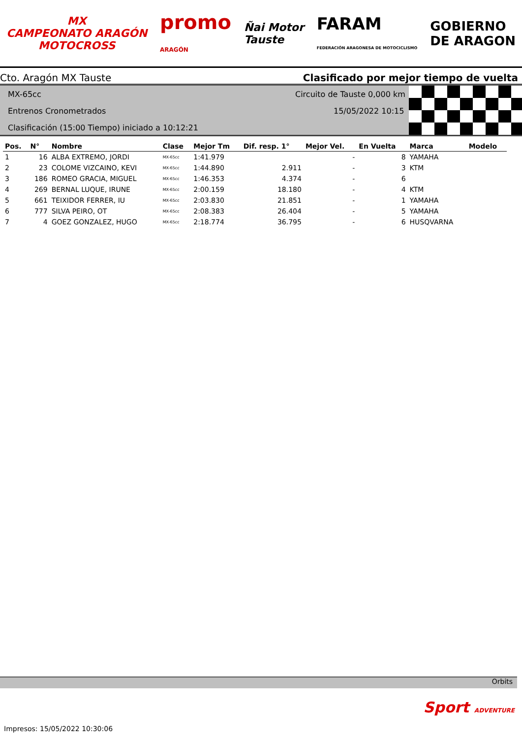MX
CAMPEONATO ARAGÓN
MOTOCROSS
promo
ARAGÓN
Ñai Motor
Tauste
FARAM
FEDERACIÓN ARAGONESA DE MOTOCICLISMO
GOBIERNO
DE ARAGON
Cto. Aragón MX Tauste Clasificado por mejor tiempo de vuelta
MX-65cc Circuito de Tauste 0,000 km
Entrenos Cronometrados 15/05/2022 10:15
Clasificación (15:00 Tiempo) iniciado a 10:12:21
| Pos. | N° | Nombre | Clase | Mejor Tm | Dif. resp. 1° | Mejor Vel. | En Vuelta | Marca | Modelo |
| --- | --- | --- | --- | --- | --- | --- | --- | --- | --- |
| 1 | 16 | ALBA EXTREMO, JORDI | MX-65cc | 1:41.979 | | - | 8 | YAMAHA | |
| 2 | 23 | COLOME VIZCAINO, KEVI | MX-65cc | 1:44.890 | 2.911 | - | 3 | KTM | |
| 3 | 186 | ROMEO GRACIA, MIGUEL | MX-65cc | 1:46.353 | 4.374 | - | 6 | | |
| 4 | 269 | BERNAL LUQUE, IRUNE | MX-65cc | 2:00.159 | 18.180 | - | 4 | KTM | |
| 5 | 661 | TEIXIDOR FERRER, IU | MX-65cc | 2:03.830 | 21.851 | - | 1 | YAMAHA | |
| 6 | 777 | SILVA PEIRO, OT | MX-65cc | 2:08.383 | 26.404 | - | 5 | YAMAHA | |
| 7 | 4 | GOEZ GONZALEZ, HUGO | MX-65cc | 2:18.774 | 36.795 | - | 6 | HUSQVARNA | |
Orbits
Sport ADVENTURE
Impresos: 15/05/2022 10:30:06